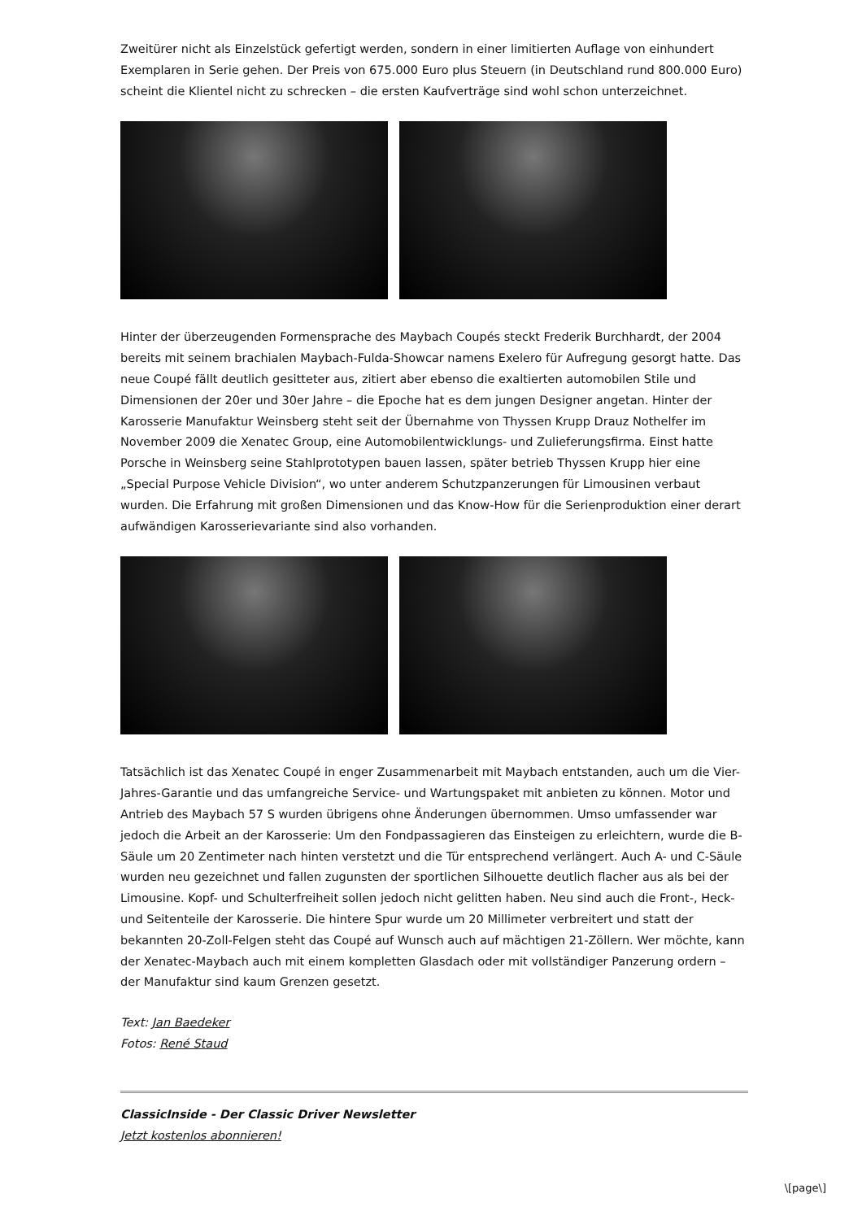Zweitürer nicht als Einzelstück gefertigt werden, sondern in einer limitierten Auflage von einhundert Exemplaren in Serie gehen. Der Preis von 675.000 Euro plus Steuern (in Deutschland rund 800.000 Euro) scheint die Klientel nicht zu schrecken – die ersten Kaufverträge sind wohl schon unterzeichnet.
Hinter der überzeugenden Formensprache des Maybach Coupés steckt Frederik Burchhardt, der 2004 bereits mit seinem brachialen Maybach-Fulda-Showcar namens Exelero für Aufregung gesorgt hatte. Das neue Coupé fällt deutlich gesitteter aus, zitiert aber ebenso die exaltierten automobilen Stile und Dimensionen der 20er und 30er Jahre – die Epoche hat es dem jungen Designer angetan. Hinter der Karosserie Manufaktur Weinsberg steht seit der Übernahme von Thyssen Krupp Drauz Nothelfer im November 2009 die Xenatec Group, eine Automobilentwicklungs- und Zulieferungsfirma. Einst hatte Porsche in Weinsberg seine Stahlprototypen bauen lassen, später betrieb Thyssen Krupp hier eine „Special Purpose Vehicle Division“, wo unter anderem Schutzpanzerungen für Limousinen verbaut wurden. Die Erfahrung mit großen Dimensionen und das Know-How für die Serienproduktion einer derart aufwändigen Karosserievariante sind also vorhanden.
Tatsächlich ist das Xenatec Coupé in enger Zusammenarbeit mit Maybach entstanden, auch um die Vier-Jahres-Garantie und das umfangreiche Service- und Wartungspaket mit anbieten zu können. Motor und Antrieb des Maybach 57 S wurden übrigens ohne Änderungen übernommen. Umso umfassender war jedoch die Arbeit an der Karosserie: Um den Fondpassagieren das Einsteigen zu erleichtern, wurde die B-Säule um 20 Zentimeter nach hinten verstetzt und die Tür entsprechend verlängert. Auch A- und C-Säule wurden neu gezeichnet und fallen zugunsten der sportlichen Silhouette deutlich flacher aus als bei der Limousine. Kopf- und Schulterfreiheit sollen jedoch nicht gelitten haben. Neu sind auch die Front-, Heck- und Seitenteile der Karosserie. Die hintere Spur wurde um 20 Millimeter verbreitert und statt der bekannten 20-Zoll-Felgen steht das Coupé auf Wunsch auch auf mächtigen 21-Zöllern. Wer möchte, kann der Xenatec-Maybach auch mit einem kompletten Glasdach oder mit vollständiger Panzerung ordern – der Manufaktur sind kaum Grenzen gesetzt.
Text: Jan Baedeker
Fotos: René Staud
ClassicInside - Der Classic Driver Newsletter
Jetzt kostenlos abonnieren!
\[page\]